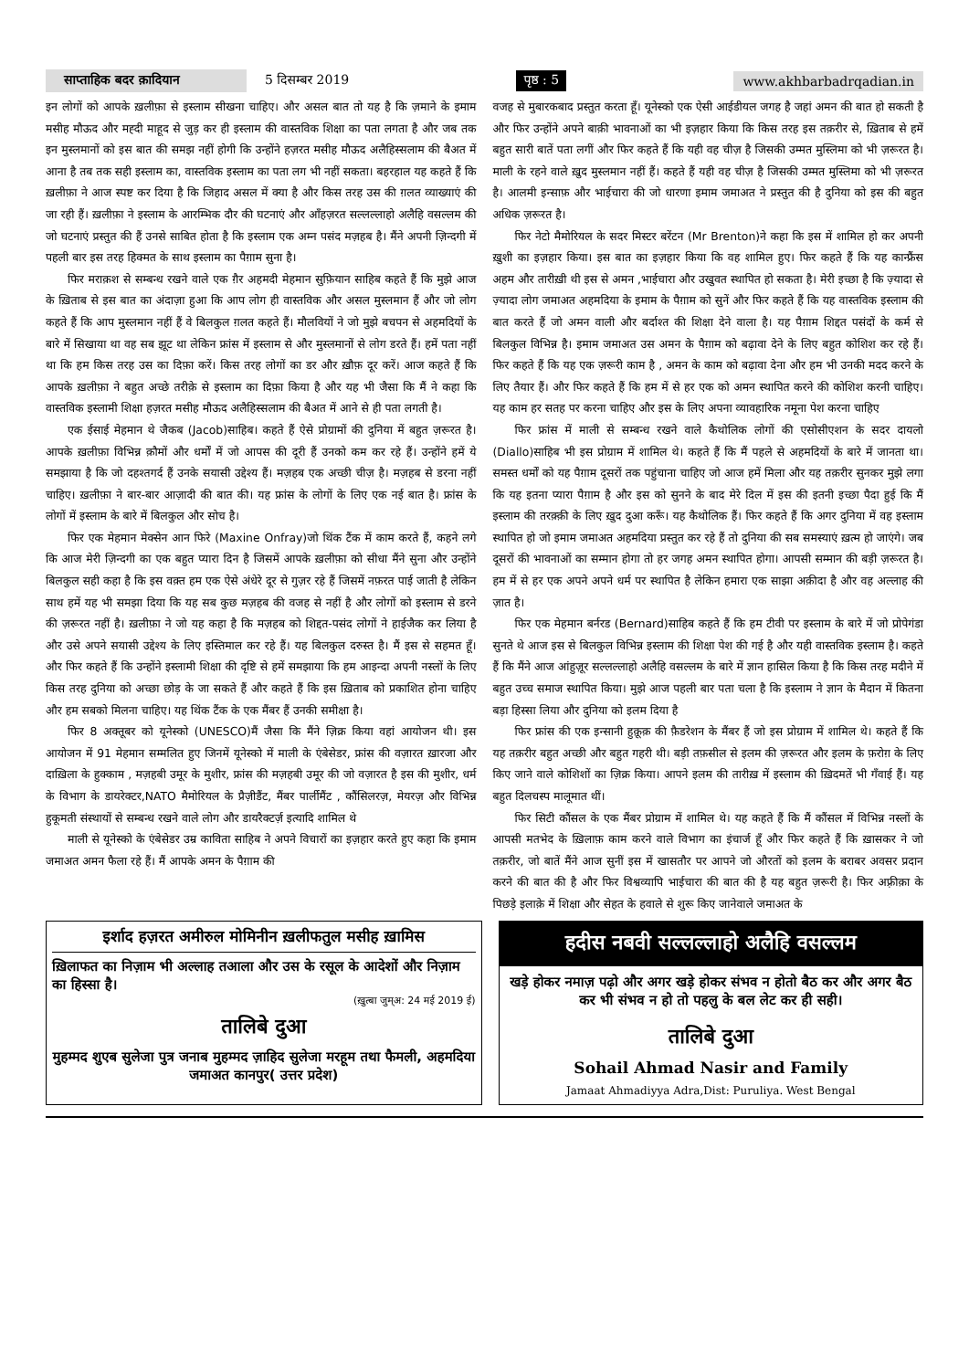साप्ताहिक बदर क़ादियान 5 दिसम्बर 2019 पृष्ठ : 5 www.akhbarbadrqadian.in
इन लोगों को आपके ख़लीफ़ा से इस्लाम सीखना चाहिए। और असल बात तो यह है कि ज़माने के इमाम मसीह मौऊद और मह्दी माहूद से जुड़ कर ही इस्लाम की वास्तविक शिक्षा का पता लगता है और जब तक इन मुस्लमानों को इस बात की समझ नहीं होगी कि उन्होंने हज़रत मसीह मौऊद अलैहिस्सलाम की बैअत में आना है तब तक सही इस्लाम का, वास्तविक इस्लाम का पता लग भी नहीं सकता। बहरहाल यह कहते हैं कि ख़लीफ़ा ने आज स्पष्ट कर दिया है कि जिहाद असल में क्या है और किस तरह उस की ग़लत व्याख्याएं की जा रही हैं। ख़लीफ़ा ने इस्लाम के आरम्भिक दौर की घटनाएं और आँहज़रत सल्लल्लाहो अलैहि वसल्लम की जो घटनाएं प्रस्तुत की हैं उनसे साबित होता है कि इस्लाम एक अम्न पसंद मज़हब है। मैंने अपनी ज़िन्दगी में पहली बार इस तरह हिक्मत के साथ इस्लाम का पैग़ाम सुना है।
फिर मराक़श से सम्बन्ध रखने वाले एक ग़ैर अहमदी मेहमान सुफ़ियान साहिब कहते हैं कि मुझे आज के ख़िताब से इस बात का अंदाज़ा हुआ कि आप लोग ही वास्तविक और असल मुस्लमान हैं और जो लोग कहते हैं कि आप मुस्लमान नहीं हैं वे बिलकुल ग़लत कहते हैं। मौलवियों ने जो मुझे बचपन से अहमदियों के बारे में सिखाया था वह सब झूट था लेकिन फ्रांस में इस्लाम से और मुस्लमानों से लोग डरते हैं। हमें पता नहीं था कि हम किस तरह उस का दिफ़ा करें। किस तरह लोगों का डर और ख़ौफ़ दूर करें। आज कहते हैं कि आपके ख़लीफ़ा ने बहुत अच्छे तरीक़े से इस्लाम का दिफ़ा किया है और यह भी जैसा कि मैं ने कहा कि वास्तविक इस्लामी शिक्षा हज़रत मसीह मौऊद अलैहिस्सलाम की बैअत में आने से ही पता लगती है।
एक ईसाई मेहमान थे जैकब (Jacob)साहिब। कहते हैं ऐसे प्रोग्रामों की दुनिया में बहुत ज़रूरत है। आपके ख़लीफ़ा विभिन्न क़ौमों और धर्मों में जो आपस की दूरी हैं उनको कम कर रहे हैं। उन्होंने हमें ये समझाया है कि जो दहश्तगर्द हैं उनके सयासी उद्देश्य हैं। मज़हब एक अच्छी चीज़ है। मज़हब से डरना नहीं चाहिए। ख़लीफ़ा ने बार-बार आज़ादी की बात की। यह फ्रांस के लोगों के लिए एक नई बात है। फ्रांस के लोगों में इस्लाम के बारे में बिलकुल और सोच है।
फिर एक मेहमान मेक्सेन आन फिरे (Maxine Onfray)जो थिंक टैंक में काम करते हैं, कहने लगे कि आज मेरी ज़िन्दगी का एक बहुत प्यारा दिन है जिसमें आपके ख़लीफ़ा को सीधा मैंने सुना और उन्होंने बिलकुल सही कहा है कि इस वक़्त हम एक ऐसे अंधेरे दूर से गुज़र रहे हैं जिसमें नफ़रत पाई जाती है लेकिन साथ हमें यह भी समझा दिया कि यह सब कुछ मज़हब की वजह से नहीं है और लोगों को इस्लाम से डरने की ज़रूरत नहीं है। ख़लीफ़ा ने जो यह कहा है कि मज़हब को शिद्दत-पसंद लोगों ने हाईजैक कर लिया है और उसे अपने सयासी उद्देश्य के लिए इस्तिमाल कर रहे हैं। यह बिलकुल दरुस्त है। मैं इस से सहमत हूँ। और फिर कहते हैं कि उन्होंने इस्लामी शिक्षा की दृष्टि से हमें समझाया कि हम आइन्दा अपनी नस्लों के लिए किस तरह दुनिया को अच्छा छोड़ के जा सकते हैं और कहते हैं कि इस ख़िताब को प्रकाशित होना चाहिए और हम सबको मिलना चाहिए। यह थिंक टैंक के एक मैंबर हैं उनकी समीक्षा है।
फिर 8 अक्तूबर को यूनेस्को (UNESCO)मैं जैसा कि मैंने ज़िक्र किया वहां आयोजन थी। इस आयोजन में 91 मेहमान सम्मलित हुए जिनमें यूनेस्को में माली के एंबेसेडर, फ्रांस की वज़ारत ख़ारजा और दाख़िला के हुक्काम , मज़हबी उमूर के मुशीर, फ्रांस की मज़हबी उमूर की जो वज़ारत है इस की मुशीर, धर्म के विभाग के डायरेक्टर,NATO मैमोरियल के प्रैज़ीडैंट, मैंबर पार्लीमैंट , कौंसिलरज़, मेयरज़ और विभिन्न हुकूमती संस्थायों से सम्बन्ध रखने वाले लोग और डायरैक्टर्ज़ इत्यादि शामिल थे
माली से यूनेस्को के एंबेसेडर उम्र काविता साहिब ने अपने विचारों का इज़हार करते हुए कहा कि इमाम जमाअत अमन फैला रहे हैं। मैं आपके अमन के पैग़ाम की
वजह से मुबारकबाद प्रस्तुत करता हूँ। यूनेस्को एक ऐसी आईडीयल जगह है जहां अमन की बात हो सकती है और फिर उन्होंने अपने बाक़ी भावनाओं का भी इज़हार किया कि किस तरह इस तक़रीर से, ख़िताब से हमें बहुत सारी बातें पता लगीं और फिर कहते हैं कि यही वह चीज़ है जिसकी उम्मत मुस्लिमा को भी ज़रूरत है। माली के रहने वाले ख़ुद मुस्लमान नहीं हैं। कहते हैं यही वह चीज़ है जिसकी उम्मत मुस्लिमा को भी ज़रूरत है। आलमी इन्साफ़ और भाईचारा की जो धारणा इमाम जमाअत ने प्रस्तुत की है दुनिया को इस की बहुत अधिक ज़रूरत है।
फिर नेटो मैमोरियल के सदर मिस्टर बरेंटन (Mr Brenton)ने कहा कि इस में शामिल हो कर अपनी ख़ुशी का इज़हार किया। इस बात का इज़हार किया कि वह शामिल हुए। फिर कहते हैं कि यह कान्फ्रैंस अहम और तारीख़ी थी इस से अमन ,भाईचारा और उखुवत स्थापित हो सकता है। मेरी इच्छा है कि ज़्यादा से ज़्यादा लोग जमाअत अहमदिया के इमाम के पैग़ाम को सुनें और फिर कहते हैं कि यह वास्तविक इस्लाम की बात करते हैं जो अमन वाली और बर्दाश्त की शिक्षा देने वाला है। यह पैग़ाम शिद्दत पसंदों के कर्म से बिलकुल विभिन्न है। इमाम जमाअत उस अमन के पैग़ाम को बढ़ावा देने के लिए बहुत कोशिश कर रहे हैं। फिर कहते हैं कि यह एक ज़रूरी काम है , अमन के काम को बढ़ावा देना और हम भी उनकी मदद करने के लिए तैयार हैं। और फिर कहते हैं कि हम में से हर एक को अमन स्थापित करने की कोशिश करनी चाहिए। यह काम हर सतह पर करना चाहिए और इस के लिए अपना व्यावहारिक नमूना पेश करना चाहिए
फिर फ्रांस में माली से सम्बन्ध रखने वाले कैथोलिक लोगों की एसोसीएशन के सदर दायलो (Diallo)साहिब भी इस प्रोग्राम में शामिल थे। कहते हैं कि मैं पहले से अहमदियों के बारे में जानता था। समस्त धर्मों को यह पैग़ाम दूसरों तक पहुंचाना चाहिए जो आज हमें मिला और यह तक़रीर सुनकर मुझे लगा कि यह इतना प्यारा पैग़ाम है और इस को सुनने के बाद मेरे दिल में इस की इतनी इच्छा पैदा हुई कि मैं इस्लाम की तरक़्क़ी के लिए ख़ुद दुआ करूँ। यह कैथोलिक हैं। फिर कहते हैं कि अगर दुनिया में वह इस्लाम स्थापित हो जो इमाम जमाअत अहमदिया प्रस्तुत कर रहे हैं तो दुनिया की सब समस्याएं ख़त्म हो जाएंगे। जब दूसरों की भावनाओं का सम्मान होगा तो हर जगह अमन स्थापित होगा। आपसी सम्मान की बड़ी ज़रूरत है। हम में से हर एक अपने अपने धर्म पर स्थापित है लेकिन हमारा एक साझा अक़ीदा है और वह अल्लाह की ज़ात है।
फिर एक मेहमान बर्नरड (Bernard)साहिब कहते हैं कि हम टीवी पर इस्लाम के बारे में जो प्रोपेगंडा सुनते थे आज इस से बिलकुल विभिन्न इस्लाम की शिक्षा पेश की गई है और यही वास्तविक इस्लाम है। कहते हैं कि मैंने आज आंहुज़ूर सल्लल्लाहो अलैहि वसल्लम के बारे में ज्ञान हासिल किया है कि किस तरह मदीने में बहुत उच्च समाज स्थापित किया। मुझे आज पहली बार पता चला है कि इस्लाम ने ज्ञान के मैदान में कितना बड़ा हिस्सा लिया और दुनिया को इलम दिया है
फिर फ्रांस की एक इन्सानी हुक़ूक़ की फ़ैडरेशन के मैंबर हैं जो इस प्रोग्राम में शामिल थे। कहते हैं कि यह तक़रीर बहुत अच्छी और बहुत गहरी थी। बड़ी तफ़सील से इलम की ज़रूरत और इलम के फ़रोग़ के लिए किए जाने वाले कोशिशों का ज़िक्र किया। आपने इलम की तारीख़ में इस्लाम की ख़िदमतें भी गँवाई हैं। यह बहुत दिलचस्प मालूमात थीं।
फिर सिटी कौंसल के एक मैंबर प्रोग्राम में शामिल थे। यह कहते हैं कि मैं कौंसल में विभिन्न नस्लों के आपसी मतभेद के ख़िलाफ़ काम करने वाले विभाग का इंचार्ज हूँ और फिर कहते हैं कि ख़ासकर ने जो तक़रीर, जो बातें मैंने आज सुनीं इस में खासतौर पर आपने जो औरतों को इलम के बराबर अवसर प्रदान करने की बात की है और फिर विश्वव्यापि भाईचारा की बात की है यह बहुत ज़रूरी है। फिर अफ़्रीक़ा के पिछड़े इलाक़े में शिक्षा और सेहत के हवाले से शुरू किए जानेवाले जमाअत के
इर्शाद हज़रत अमीरुल मोमिनीन ख़लीफतुल मसीह ख़ामिस
ख़िलाफत का निज़ाम भी अल्लाह तआला और उस के रसूल के आदेशों और निज़ाम का हिस्सा है।
(ख़ुत्बा जुम्अ: 24 मई 2019 ई)
तालिबे दुआ
मुहम्मद शुएब सुलेजा पुत्र जनाब मुहम्मद ज़ाहिद सुलेजा मरहूम तथा फैमली, अहमदिया जमाअत कानपुर( उत्तर प्रदेश)
हदीस नबवी सल्लल्लाहो अलैहि वसल्लम
खड़े होकर नमाज़ पढ़ो और अगर खड़े होकर संभव न होतो बैठ कर और अगर बैठ कर भी संभव न हो तो पहलु के बल लेट कर ही सही।
तालिबे दुआ
Sohail Ahmad Nasir and Family
Jamaat Ahmadiyya Adra,Dist: Puruliya. West Bengal